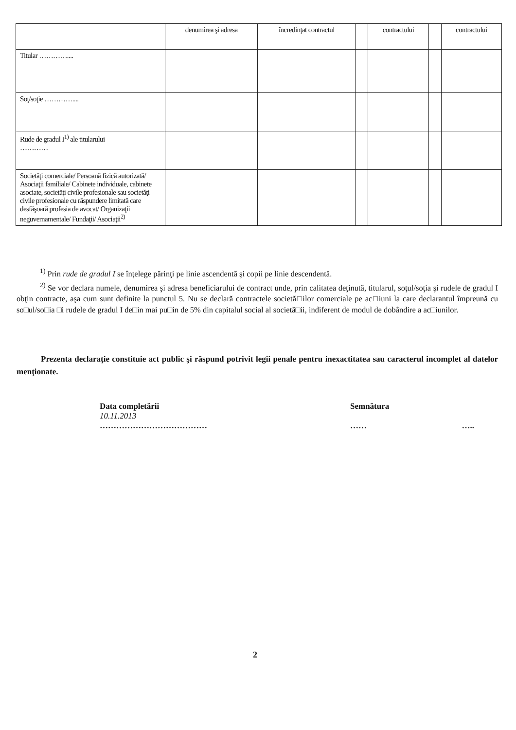| | denumirea şi adresa | încredinţat contractul | | contractului | | contractului |
| Titular ………….... | | | | | | |
| Soţ/soţie ………….... | | | | | | |
| Rude de gradul I<sup>1)</sup> ale titularului ………… | | | | | | |
| Societăţi comerciale/ Persoană fizică autorizată/ Asociaţii familiale/ Cabinete individuale, cabinete asociate, societăţi civile profesionale sau societăţi civile profesionale cu răspundere limitată care desfăşoară profesia de avocat/ Organizaţii neguvernamentale/ Fundaţii/ Asociaţii<sup>2)</sup> | | | | | | |
<sup>1)</sup> Prin rude de gradul I se înţelege părinţi pe linie ascendentă şi copii pe linie descendentă.
<sup>2)</sup> Se vor declara numele, denumirea şi adresa beneficiarului de contract unde, prin calitatea deţinută, titularul, soţul/soţia şi rudele de gradul I obţin contracte, aşa cum sunt definite la punctul 5. Nu se declară contractele societă□ilor comerciale pe ac□iuni la care declarantul împreună cu so□ul/so□ia □i rudele de gradul I de□in mai pu□in de 5% din capitalul social al societă□ii, indiferent de modul de dobândire a ac□iunilor.
Prezenta declaraţie constituie act public şi răspund potrivit legii penale pentru inexactitatea sau caracterul incomplet al datelor menţionate.
Data completării
10.11.2013
…………………………………
Semnătura
…… …..
2